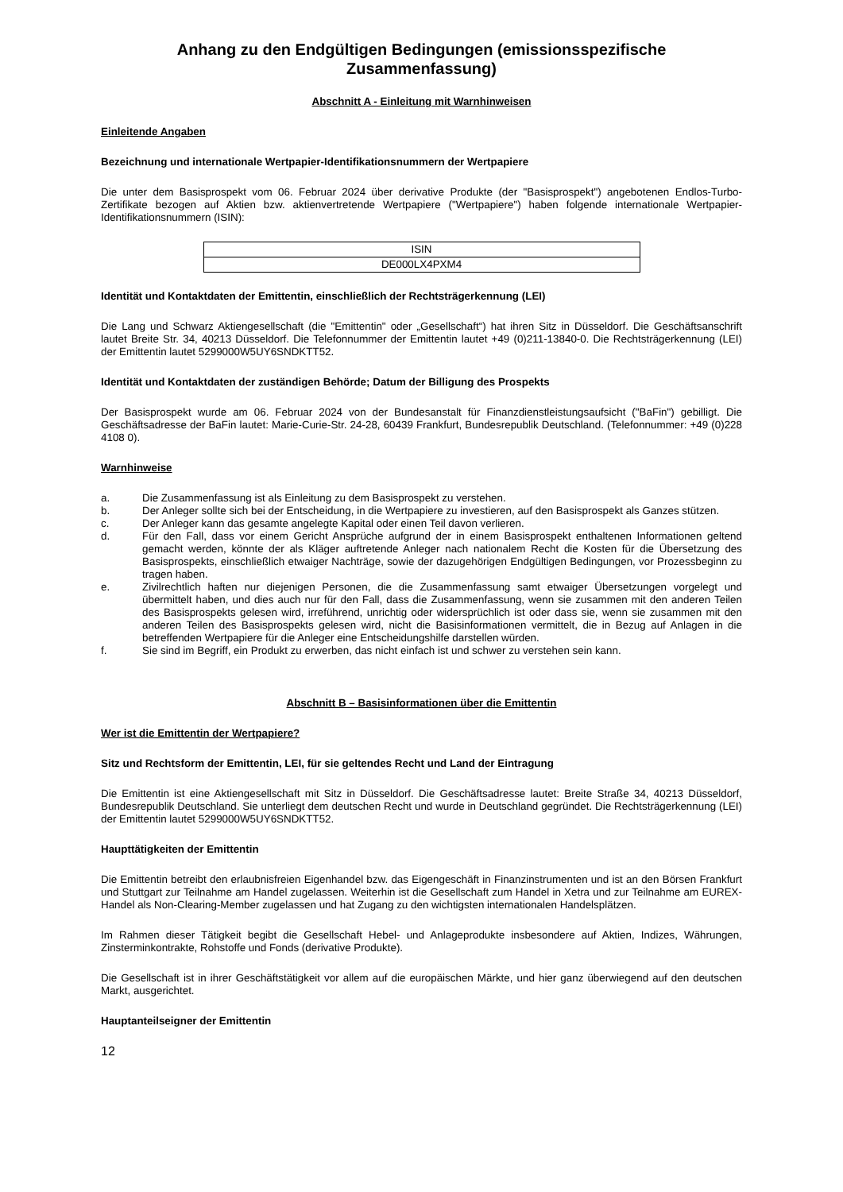Anhang zu den Endgültigen Bedingungen (emissionsspezifische Zusammenfassung)
Abschnitt A - Einleitung mit Warnhinweisen
Einleitende Angaben
Bezeichnung und internationale Wertpapier-Identifikationsnummern der Wertpapiere
Die unter dem Basisprospekt vom 06. Februar 2024 über derivative Produkte (der "Basisprospekt") angebotenen Endlos-Turbo-Zertifikate bezogen auf Aktien bzw. aktienvertretende Wertpapiere ("Wertpapiere") haben folgende internationale Wertpapier-Identifikationsnummern (ISIN):
| ISIN |
| --- |
| DE000LX4PXM4 |
Identität und Kontaktdaten der Emittentin, einschließlich der Rechtsträgerkennung (LEI)
Die Lang und Schwarz Aktiengesellschaft (die "Emittentin" oder „Gesellschaft“) hat ihren Sitz in Düsseldorf. Die Geschäftsanschrift lautet Breite Str. 34, 40213 Düsseldorf. Die Telefonnummer der Emittentin lautet +49 (0)211-13840-0. Die Rechtsträgerkennung (LEI) der Emittentin lautet 5299000W5UY6SNDKTT52.
Identität und Kontaktdaten der zuständigen Behörde; Datum der Billigung des Prospekts
Der Basisprospekt wurde am 06. Februar 2024 von der Bundesanstalt für Finanzdienstleistungsaufsicht ("BaFin") gebilligt. Die Geschäftsadresse der BaFin lautet: Marie-Curie-Str. 24-28, 60439 Frankfurt, Bundesrepublik Deutschland. (Telefonnummer: +49 (0)228 4108 0).
Warnhinweise
a. Die Zusammenfassung ist als Einleitung zu dem Basisprospekt zu verstehen.
b. Der Anleger sollte sich bei der Entscheidung, in die Wertpapiere zu investieren, auf den Basisprospekt als Ganzes stützen.
c. Der Anleger kann das gesamte angelegte Kapital oder einen Teil davon verlieren.
d. Für den Fall, dass vor einem Gericht Ansprüche aufgrund der in einem Basisprospekt enthaltenen Informationen geltend gemacht werden, könnte der als Kläger auftretende Anleger nach nationalem Recht die Kosten für die Übersetzung des Basisprospekts, einschließlich etwaiger Nachträge, sowie der dazugehörigen Endgültigen Bedingungen, vor Prozessbeginn zu tragen haben.
e. Zivilrechtlich haften nur diejenigen Personen, die die Zusammenfassung samt etwaiger Übersetzungen vorgelegt und übermittelt haben, und dies auch nur für den Fall, dass die Zusammenfassung, wenn sie zusammen mit den anderen Teilen des Basisprospekts gelesen wird, irreführend, unrichtig oder widersprüchlich ist oder dass sie, wenn sie zusammen mit den anderen Teilen des Basisprospekts gelesen wird, nicht die Basisinformationen vermittelt, die in Bezug auf Anlagen in die betreffenden Wertpapiere für die Anleger eine Entscheidungshilfe darstellen würden.
f. Sie sind im Begriff, ein Produkt zu erwerben, das nicht einfach ist und schwer zu verstehen sein kann.
Abschnitt B – Basisinformationen über die Emittentin
Wer ist die Emittentin der Wertpapiere?
Sitz und Rechtsform der Emittentin, LEI, für sie geltendes Recht und Land der Eintragung
Die Emittentin ist eine Aktiengesellschaft mit Sitz in Düsseldorf. Die Geschäftsadresse lautet: Breite Straße 34, 40213 Düsseldorf, Bundesrepublik Deutschland. Sie unterliegt dem deutschen Recht und wurde in Deutschland gegründet. Die Rechtsträgerkennung (LEI) der Emittentin lautet 5299000W5UY6SNDKTT52.
Haupttätigkeiten der Emittentin
Die Emittentin betreibt den erlaubnisfreien Eigenhandel bzw. das Eigengeschäft in Finanzinstrumenten und ist an den Börsen Frankfurt und Stuttgart zur Teilnahme am Handel zugelassen. Weiterhin ist die Gesellschaft zum Handel in Xetra und zur Teilnahme am EUREX-Handel als Non-Clearing-Member zugelassen und hat Zugang zu den wichtigsten internationalen Handelsplätzen.
Im Rahmen dieser Tätigkeit begibt die Gesellschaft Hebel- und Anlageprodukte insbesondere auf Aktien, Indizes, Währungen, Zinsterminkontrakte, Rohstoffe und Fonds (derivative Produkte).
Die Gesellschaft ist in ihrer Geschäftstätigkeit vor allem auf die europäischen Märkte, und hier ganz überwiegend auf den deutschen Markt, ausgerichtet.
Hauptanteilseigner der Emittentin
12